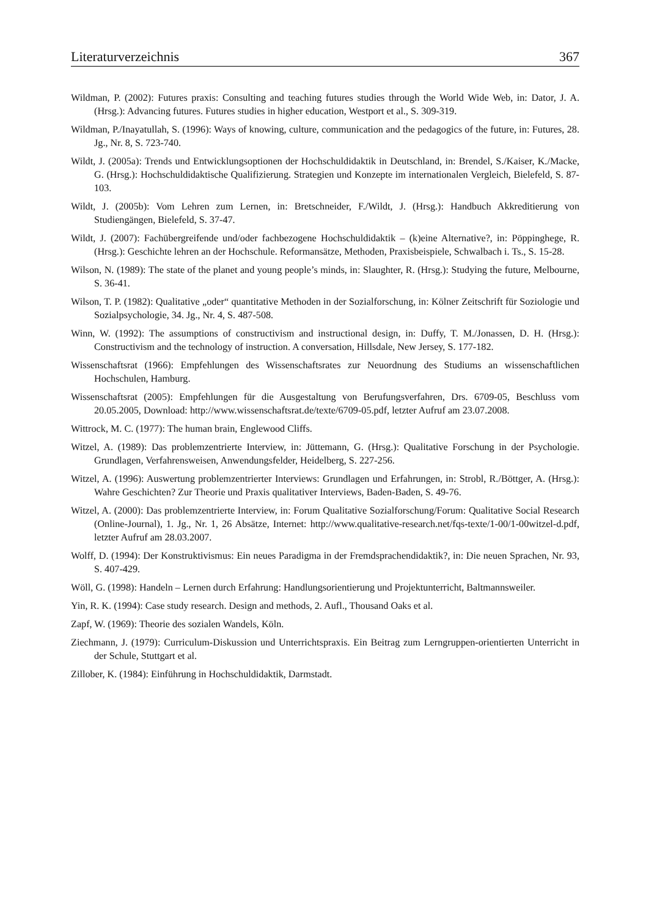Literaturverzeichnis 367
Wildman, P. (2002): Futures praxis: Consulting and teaching futures studies through the World Wide Web, in: Dator, J. A. (Hrsg.): Advancing futures. Futures studies in higher education, Westport et al., S. 309-319.
Wildman, P./Inayatullah, S. (1996): Ways of knowing, culture, communication and the pedagogics of the future, in: Futures, 28. Jg., Nr. 8, S. 723-740.
Wildt, J. (2005a): Trends und Entwicklungsoptionen der Hochschuldidaktik in Deutschland, in: Brendel, S./Kaiser, K./Macke, G. (Hrsg.): Hochschuldidaktische Qualifizierung. Strategien und Konzepte im internationalen Vergleich, Bielefeld, S. 87-103.
Wildt, J. (2005b): Vom Lehren zum Lernen, in: Bretschneider, F./Wildt, J. (Hrsg.): Handbuch Akkreditierung von Studiengängen, Bielefeld, S. 37-47.
Wildt, J. (2007): Fachübergreifende und/oder fachbezogene Hochschuldidaktik – (k)eine Alternative?, in: Pöppinghege, R. (Hrsg.): Geschichte lehren an der Hochschule. Reformansätze, Methoden, Praxisbeispiele, Schwalbach i. Ts., S. 15-28.
Wilson, N. (1989): The state of the planet and young people’s minds, in: Slaughter, R. (Hrsg.): Studying the future, Melbourne, S. 36-41.
Wilson, T. P. (1982): Qualitative „oder“ quantitative Methoden in der Sozialforschung, in: Kölner Zeitschrift für Soziologie und Sozialpsychologie, 34. Jg., Nr. 4, S. 487-508.
Winn, W. (1992): The assumptions of constructivism and instructional design, in: Duffy, T. M./Jonassen, D. H. (Hrsg.): Constructivism and the technology of instruction. A conversation, Hillsdale, New Jersey, S. 177-182.
Wissenschaftsrat (1966): Empfehlungen des Wissenschaftsrates zur Neuordnung des Studiums an wissenschaftlichen Hochschulen, Hamburg.
Wissenschaftsrat (2005): Empfehlungen für die Ausgestaltung von Berufungsverfahren, Drs. 6709-05, Beschluss vom 20.05.2005, Download: http://www.wissenschaftsrat.de/texte/6709-05.pdf, letzter Aufruf am 23.07.2008.
Wittrock, M. C. (1977): The human brain, Englewood Cliffs.
Witzel, A. (1989): Das problemzentrierte Interview, in: Jüttemann, G. (Hrsg.): Qualitative Forschung in der Psychologie. Grundlagen, Verfahrensweisen, Anwendungsfelder, Heidelberg, S. 227-256.
Witzel, A. (1996): Auswertung problemzentrierter Interviews: Grundlagen und Erfahrungen, in: Strobl, R./Böttger, A. (Hrsg.): Wahre Geschichten? Zur Theorie und Praxis qualitativer Interviews, Baden-Baden, S. 49-76.
Witzel, A. (2000): Das problemzentrierte Interview, in: Forum Qualitative Sozialforschung/Forum: Qualitative Social Research (Online-Journal), 1. Jg., Nr. 1, 26 Absätze, Internet: http://www.qualitative-research.net/fqs-texte/1-00/1-00witzel-d.pdf, letzter Aufruf am 28.03.2007.
Wolff, D. (1994): Der Konstruktivismus: Ein neues Paradigma in der Fremdsprachendidaktik?, in: Die neuen Sprachen, Nr. 93, S. 407-429.
Wöll, G. (1998): Handeln – Lernen durch Erfahrung: Handlungsorientierung und Projektunterricht, Baltmannsweiler.
Yin, R. K. (1994): Case study research. Design and methods, 2. Aufl., Thousand Oaks et al.
Zapf, W. (1969): Theorie des sozialen Wandels, Köln.
Ziechmann, J. (1979): Curriculum-Diskussion und Unterrichtspraxis. Ein Beitrag zum Lerngruppen-orientierten Unterricht in der Schule, Stuttgart et al.
Zillober, K. (1984): Einführung in Hochschuldidaktik, Darmstadt.